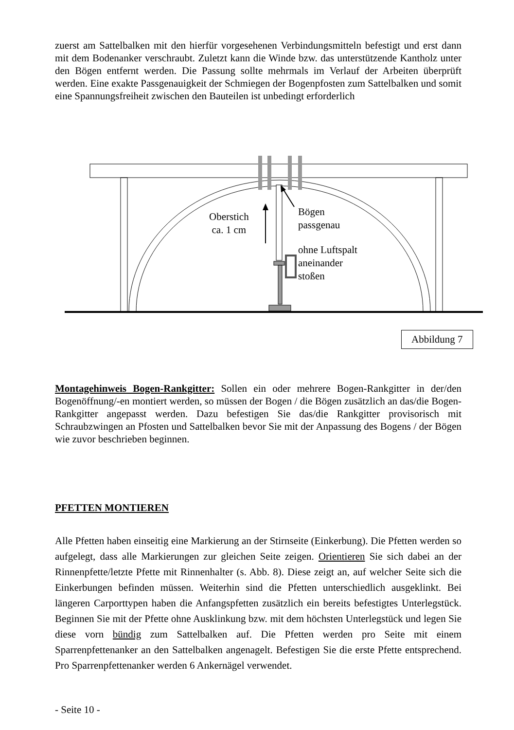zuerst am Sattelbalken mit den hierfür vorgesehenen Verbindungsmitteln befestigt und erst dann mit dem Bodenanker verschraubt. Zuletzt kann die Winde bzw. das unterstützende Kantholz unter den Bögen entfernt werden. Die Passung sollte mehrmals im Verlauf der Arbeiten überprüft werden. Eine exakte Passgenauigkeit der Schmiegen der Bogenpfosten zum Sattelbalken und somit eine Spannungsfreiheit zwischen den Bauteilen ist unbedingt erforderlich
Oberstich
ca. 1 cm
Bögen
passgenau
ohne Luftspalt
aneinander
stoßen
Abbildung 7
Montagehinweis Bogen-Rankgitter: Sollen ein oder mehrere Bogen-Rankgitter in der/den Bogenöffnung/-en montiert werden, so müssen der Bogen / die Bögen zusätzlich an das/die Bogen-Rankgitter angepasst werden. Dazu befestigen Sie das/die Rankgitter provisorisch mit Schraubzwingen an Pfosten und Sattelbalken bevor Sie mit der Anpassung des Bogens / der Bögen wie zuvor beschrieben beginnen.
PFETTEN MONTIEREN
Alle Pfetten haben einseitig eine Markierung an der Stirnseite (Einkerbung). Die Pfetten werden so aufgelegt, dass alle Markierungen zur gleichen Seite zeigen. Orientieren Sie sich dabei an der Rinnenpfette/letzte Pfette mit Rinnenhalter (s. Abb. 8). Diese zeigt an, auf welcher Seite sich die Einkerbungen befinden müssen. Weiterhin sind die Pfetten unterschiedlich ausgeklinkt. Bei längeren Carporttypen haben die Anfangspfetten zusätzlich ein bereits befestigtes Unterlegstück. Beginnen Sie mit der Pfette ohne Ausklinkung bzw. mit dem höchsten Unterlegstück und legen Sie diese vorn bündig zum Sattelbalken auf. Die Pfetten werden pro Seite mit einem Sparrenpfettenanker an den Sattelbalken angenagelt. Befestigen Sie die erste Pfette entsprechend. Pro Sparrenpfettenanker werden 6 Ankernägel verwendet.
- Seite 10 -